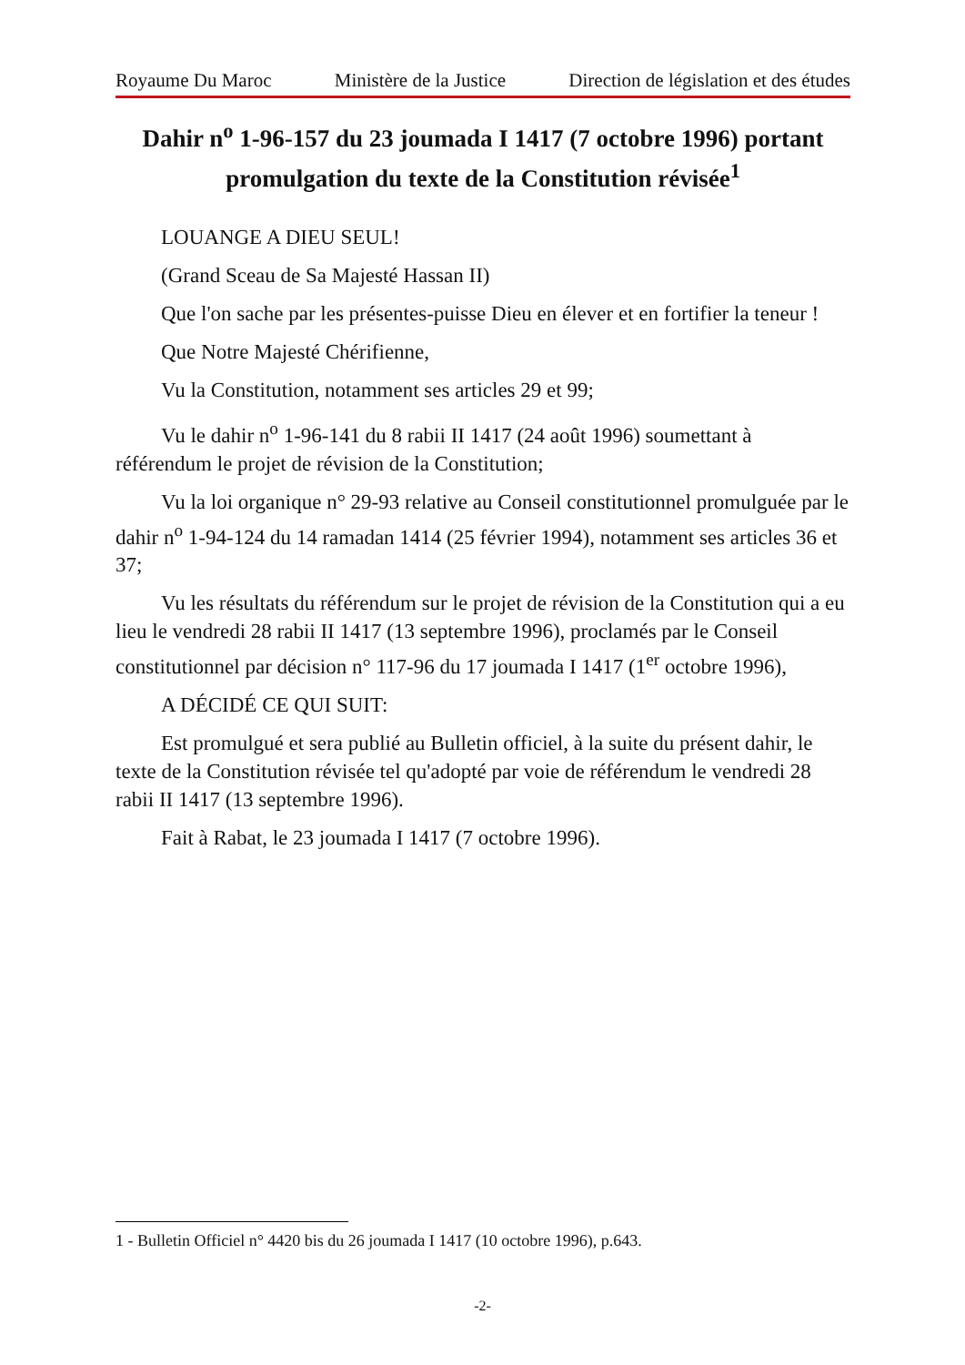Royaume Du Maroc Ministère de la Justice Direction de législation et des études
Dahir n<sup>o</sup> 1-96-157 du 23 joumada I 1417 (7 octobre 1996) portant promulgation du texte de la Constitution révisée<sup>1</sup>
LOUANGE A DIEU SEUL!
(Grand Sceau de Sa Majesté Hassan II)
Que l'on sache par les présentes-puisse Dieu en élever et en fortifier la teneur !
Que Notre Majesté Chérifienne,
Vu la Constitution, notamment ses articles 29 et 99;
Vu le dahir n<sup>o</sup> 1-96-141 du 8 rabii II 1417 (24 août 1996) soumettant à référendum le projet de révision de la Constitution;
Vu la loi organique n° 29-93 relative au Conseil constitutionnel promulguée par le dahir n<sup>o</sup> 1-94-124 du 14 ramadan 1414 (25 février 1994), notamment ses articles 36 et 37;
Vu les résultats du référendum sur le projet de révision de la Constitution qui a eu lieu le vendredi 28 rabii II 1417 (13 septembre 1996), proclamés par le Conseil constitutionnel par décision n° 117-96 du 17 joumada I 1417 (1<sup>er</sup> octobre 1996),
A DÉCIDÉ CE QUI SUIT:
Est promulgué et sera publié au Bulletin officiel, à la suite du présent dahir, le texte de la Constitution révisée tel qu'adopté par voie de référendum le vendredi 28 rabii II 1417 (13 septembre 1996).
Fait à Rabat, le 23 joumada I 1417 (7 octobre 1996).
1 - Bulletin Officiel n° 4420 bis du 26 joumada I 1417 (10 octobre 1996), p.643.
-2-